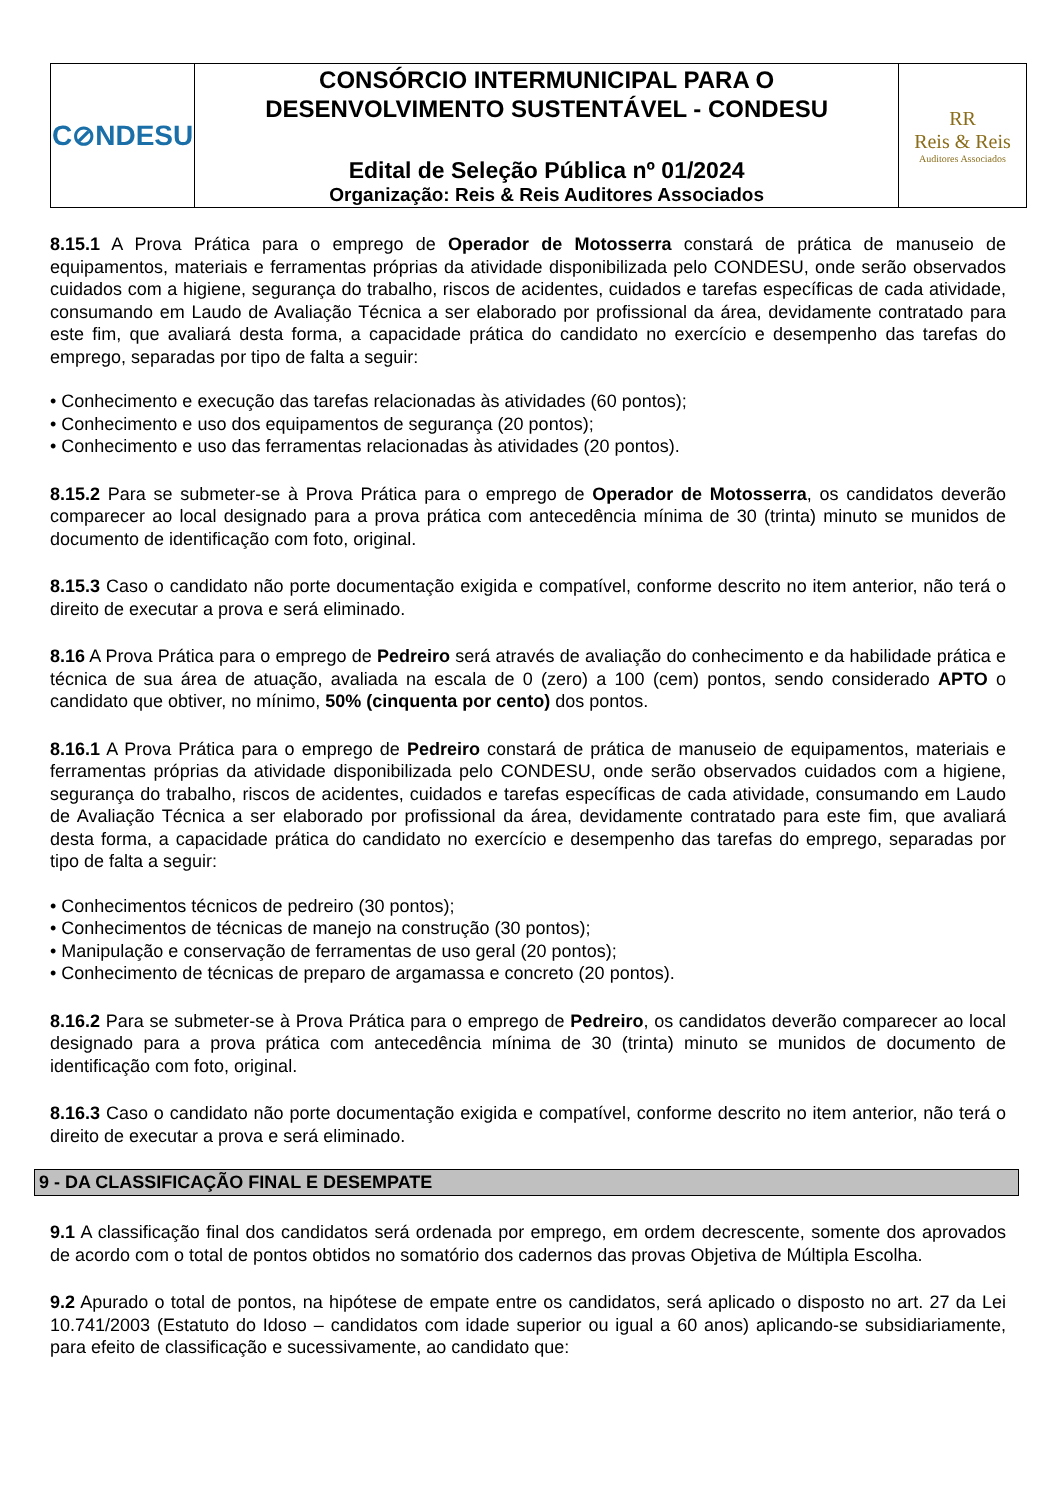| C⊘NDESU | CONSÓRCIO INTERMUNICIPAL PARA O DESENVOLVIMENTO SUSTENTÁVEL - CONDESU Edital de Seleção Pública nº 01/2024 Organização: Reis & Reis Auditores Associados | RR Reis & Reis Auditores Associados |
8.15.1 A Prova Prática para o emprego de Operador de Motosserra constará de prática de manuseio de equipamentos, materiais e ferramentas próprias da atividade disponibilizada pelo CONDESU, onde serão observados cuidados com a higiene, segurança do trabalho, riscos de acidentes, cuidados e tarefas específicas de cada atividade, consumando em Laudo de Avaliação Técnica a ser elaborado por profissional da área, devidamente contratado para este fim, que avaliará desta forma, a capacidade prática do candidato no exercício e desempenho das tarefas do emprego, separadas por tipo de falta a seguir:
• Conhecimento e execução das tarefas relacionadas às atividades (60 pontos);
• Conhecimento e uso dos equipamentos de segurança (20 pontos);
• Conhecimento e uso das ferramentas relacionadas às atividades (20 pontos).
8.15.2 Para se submeter-se à Prova Prática para o emprego de Operador de Motosserra, os candidatos deverão comparecer ao local designado para a prova prática com antecedência mínima de 30 (trinta) minuto se munidos de documento de identificação com foto, original.
8.15.3 Caso o candidato não porte documentação exigida e compatível, conforme descrito no item anterior, não terá o direito de executar a prova e será eliminado.
8.16 A Prova Prática para o emprego de Pedreiro será através de avaliação do conhecimento e da habilidade prática e técnica de sua área de atuação, avaliada na escala de 0 (zero) a 100 (cem) pontos, sendo considerado APTO o candidato que obtiver, no mínimo, 50% (cinquenta por cento) dos pontos.
8.16.1 A Prova Prática para o emprego de Pedreiro constará de prática de manuseio de equipamentos, materiais e ferramentas próprias da atividade disponibilizada pelo CONDESU, onde serão observados cuidados com a higiene, segurança do trabalho, riscos de acidentes, cuidados e tarefas específicas de cada atividade, consumando em Laudo de Avaliação Técnica a ser elaborado por profissional da área, devidamente contratado para este fim, que avaliará desta forma, a capacidade prática do candidato no exercício e desempenho das tarefas do emprego, separadas por tipo de falta a seguir:
• Conhecimentos técnicos de pedreiro (30 pontos);
• Conhecimentos de técnicas de manejo na construção (30 pontos);
• Manipulação e conservação de ferramentas de uso geral (20 pontos);
• Conhecimento de técnicas de preparo de argamassa e concreto (20 pontos).
8.16.2 Para se submeter-se à Prova Prática para o emprego de Pedreiro, os candidatos deverão comparecer ao local designado para a prova prática com antecedência mínima de 30 (trinta) minuto se munidos de documento de identificação com foto, original.
8.16.3 Caso o candidato não porte documentação exigida e compatível, conforme descrito no item anterior, não terá o direito de executar a prova e será eliminado.
9 - DA CLASSIFICAÇÃO FINAL E DESEMPATE
9.1 A classificação final dos candidatos será ordenada por emprego, em ordem decrescente, somente dos aprovados de acordo com o total de pontos obtidos no somatório dos cadernos das provas Objetiva de Múltipla Escolha.
9.2 Apurado o total de pontos, na hipótese de empate entre os candidatos, será aplicado o disposto no art. 27 da Lei 10.741/2003 (Estatuto do Idoso – candidatos com idade superior ou igual a 60 anos) aplicando-se subsidiariamente, para efeito de classificação e sucessivamente, ao candidato que: